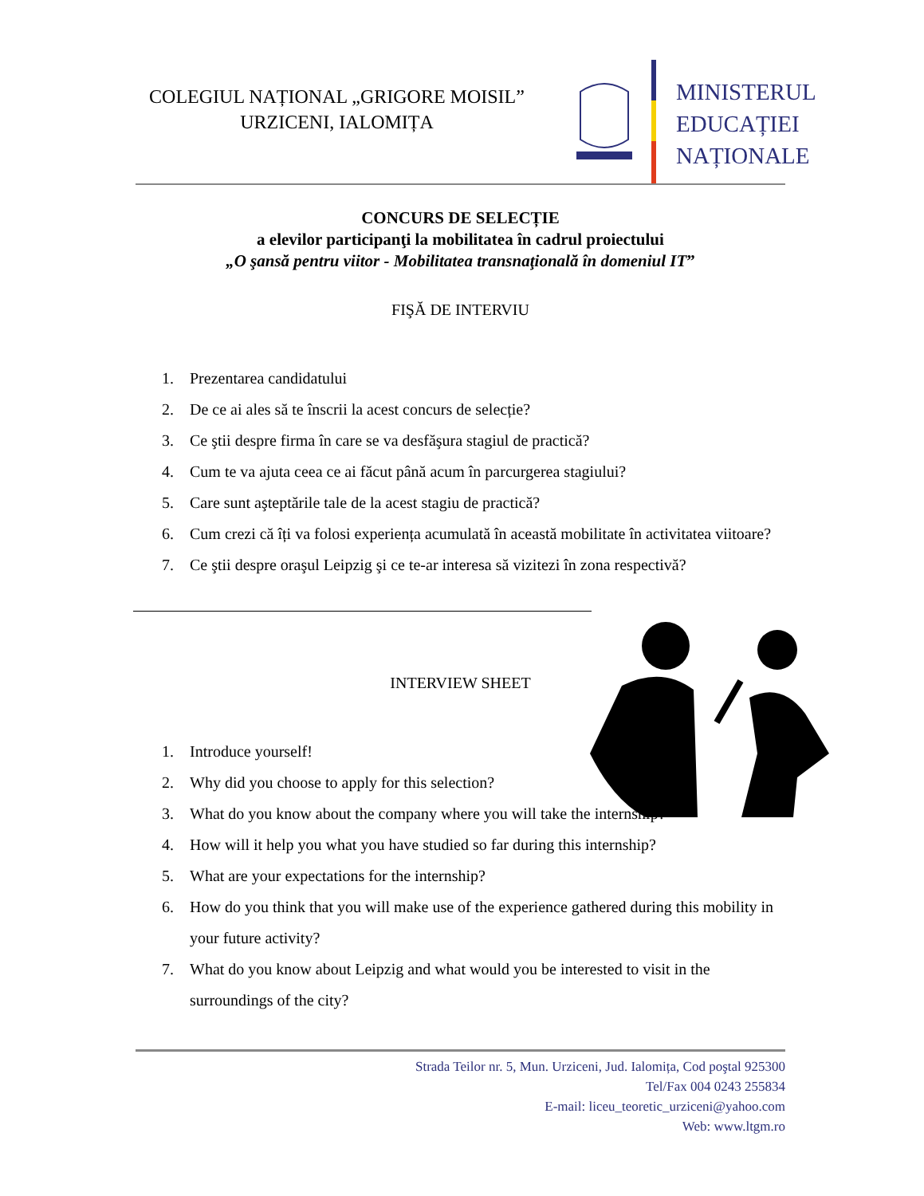COLEGIUL NAȚIONAL „GRIGORE MOISIL”
URZICENI, IALOMIȚA
MINISTERUL
EDUCAȚIEI
NAȚIONALE
CONCURS DE SELECȚIE
a elevilor participanţi la mobilitatea în cadrul proiectului
„O şansă pentru viitor - Mobilitatea transnaţională în domeniul IT”
FIŞĂ DE INTERVIU
1. Prezentarea candidatului
2. De ce ai ales să te înscrii la acest concurs de selecție?
3. Ce ştii despre firma în care se va desfăşura stagiul de practică?
4. Cum te va ajuta ceea ce ai făcut până acum în parcurgerea stagiului?
5. Care sunt aşteptările tale de la acest stagiu de practică?
6. Cum crezi că îți va folosi experiența acumulată în această mobilitate în activitatea viitoare?
7. Ce ştii despre oraşul Leipzig şi ce te-ar interesa să vizitezi în zona respectivă?
INTERVIEW SHEET
1. Introduce yourself!
2. Why did you choose to apply for this selection?
3. What do you know about the company where you will take the internship?
4. How will it help you what you have studied so far during this internship?
5. What are your expectations for the internship?
6. How do you think that you will make use of the experience gathered during this mobility in your future activity?
7. What do you know about Leipzig and what would you be interested to visit in the surroundings of the city?
Strada Teilor nr. 5, Mun. Urziceni, Jud. Ialomița, Cod poştal 925300
Tel/Fax 004 0243 255834
E-mail: liceu_teoretic_urziceni@yahoo.com
Web: www.ltgm.ro